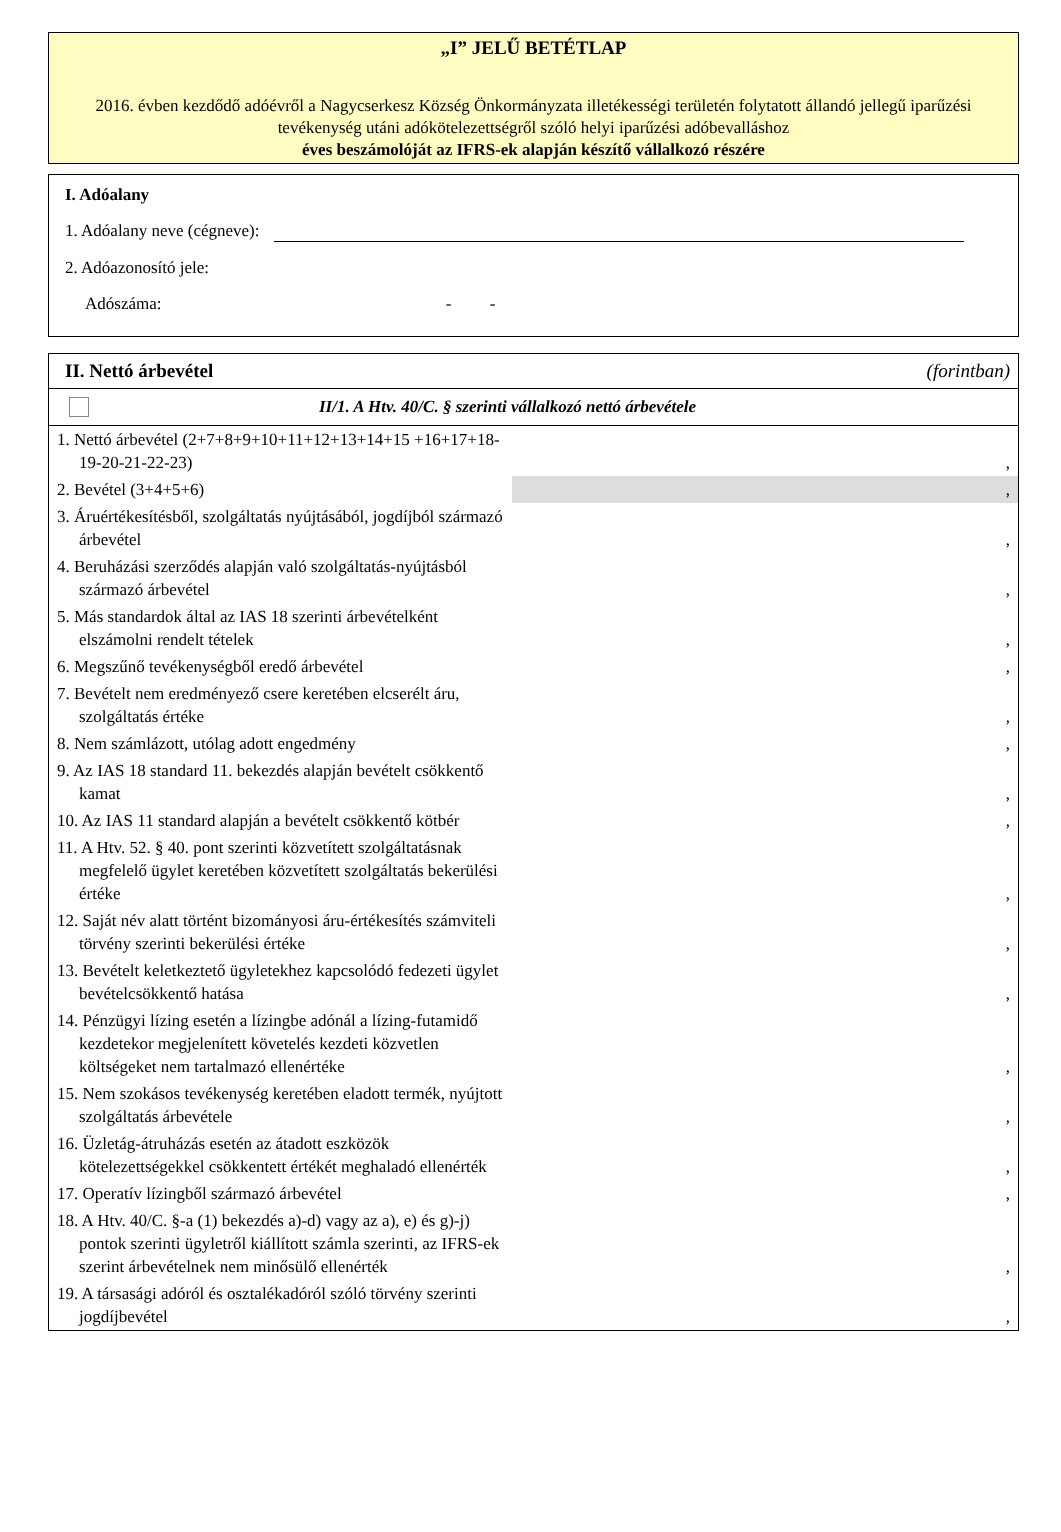„I” JELŰ BETÉTLAP
2016. évben kezdődő adóévről a Nagycserkesz Község Önkormányzata illetékességi területén folytatott állandó jellegű iparűzési tevékenység utáni adókötelezettségről szóló helyi iparűzési adóbevalláshoz
éves beszámolóját az IFRS-ek alapján készítő vállalkozó részére
I. Adóalany
1. Adóalany neve (cégneve):
2. Adóazonosító jele:
Adószáma: - -
II. Nettó árbevétel (forintban)
II/1. A Htv. 40/C. § szerinti vállalkozó nettó árbevétele
| 1. Nettó árbevétel (2+7+8+9+10+11+12+13+14+15 +16+17+18-19-20-21-22-23) | , |
| 2. Bevétel (3+4+5+6) | , |
| 3. Áruértékesítésből, szolgáltatás nyújtásából, jogdíjból származó árbevétel | , |
| 4. Beruházási szerződés alapján való szolgáltatás-nyújtásból származó árbevétel | , |
| 5. Más standardok által az IAS 18 szerinti árbevételként elszámolni rendelt tételek | , |
| 6. Megszűnő tevékenységből eredő árbevétel | , |
| 7. Bevételt nem eredményező csere keretében elcserélt áru, szolgáltatás értéke | , |
| 8. Nem számlázott, utólag adott engedmény | , |
| 9. Az IAS 18 standard 11. bekezdés alapján bevételt csökkentő kamat | , |
| 10. Az IAS 11 standard alapján a bevételt csökkentő kötbér | , |
| 11. A Htv. 52. § 40. pont szerinti közvetített szolgáltatásnak megfelelő ügylet keretében közvetített szolgáltatás bekerülési értéke | , |
| 12. Saját név alatt történt bizományosi áru-értékesítés számviteli törvény szerinti bekerülési értéke | , |
| 13. Bevételt keletkeztető ügyletekhez kapcsolódó fedezeti ügylet bevételcsökkentő hatása | , |
| 14. Pénzügyi lízing esetén a lízingbe adónál a lízing-futamidő kezdetekor megjelenített követelés kezdeti közvetlen költségeket nem tartalmazó ellenértéke | , |
| 15. Nem szokásos tevékenység keretében eladott termék, nyújtott szolgáltatás árbevétele | , |
| 16. Üzletág-átruházás esetén az átadott eszközök kötelezettségekkel csökkentett értékét meghaladó ellenérték | , |
| 17. Operatív lízingből származó árbevétel | , |
| 18. A Htv. 40/C. §-a (1) bekezdés a)-d) vagy az a), e) és g)-j) pontok szerinti ügyletről kiállított számla szerinti, az IFRS-ek szerint árbevételnek nem minősülő ellenérték | , |
| 19. A társasági adóról és osztalékadóról szóló törvény szerinti jogdíjbevétel | , |